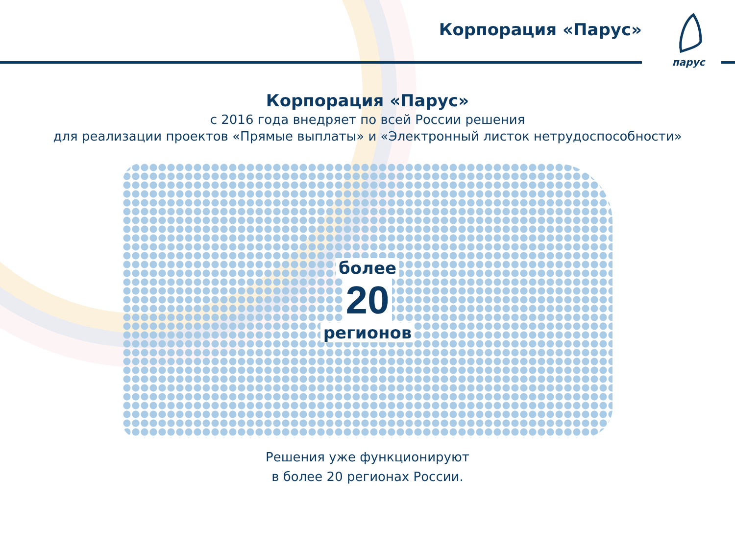Корпорация «Парус»
парус
Корпорация «Парус»
с 2016 года внедряет по всей России решения
для реализации проектов «Прямые выплаты» и «Электронный листок нетрудоспособности»
более
20
регионов
Решения уже функционируют
в более 20 регионах России.